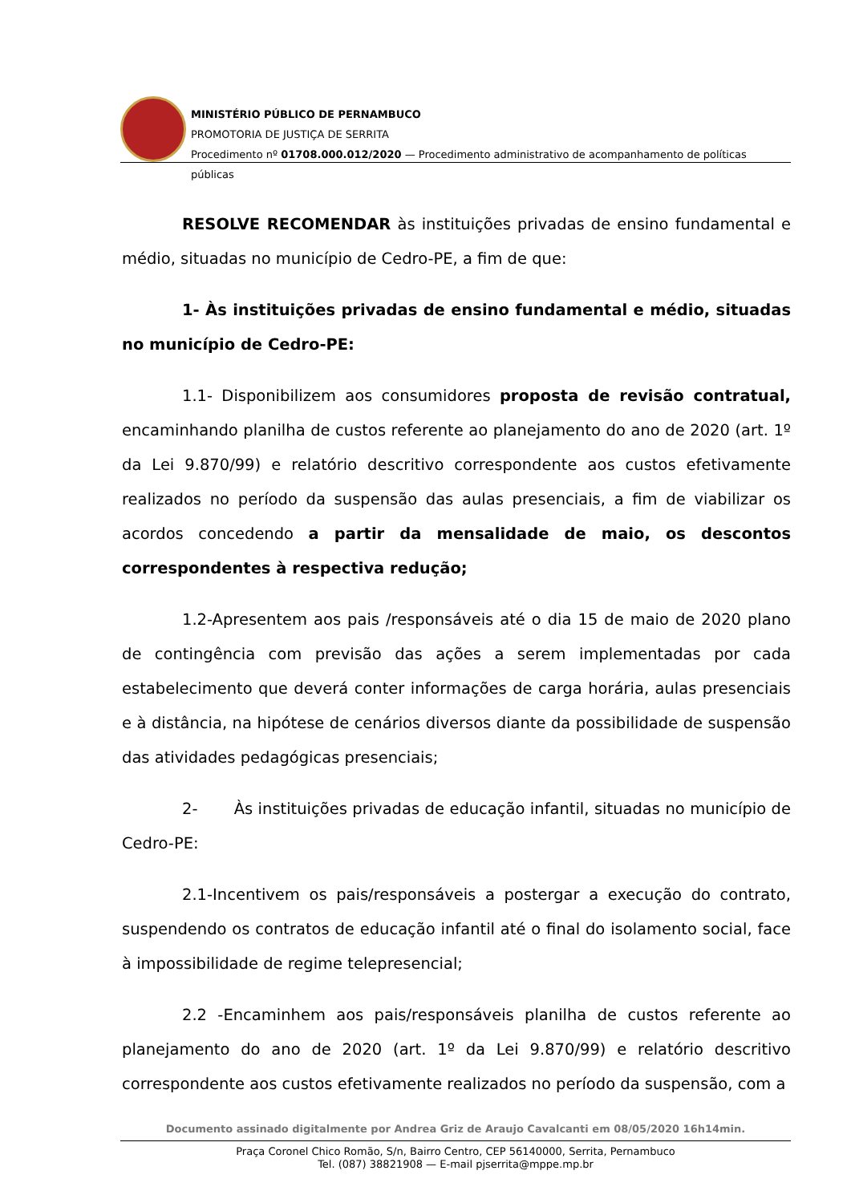MINISTÉRIO PÚBLICO DE PERNAMBUCO
PROMOTORIA DE JUSTIÇA DE SERRITA
Procedimento nº 01708.000.012/2020 — Procedimento administrativo de acompanhamento de políticas públicas
RESOLVE RECOMENDAR às instituições privadas de ensino fundamental e médio, situadas no município de Cedro-PE, a fim de que:
1- Às instituições privadas de ensino fundamental e médio, situadas no município de Cedro-PE:
1.1- Disponibilizem aos consumidores proposta de revisão contratual, encaminhando planilha de custos referente ao planejamento do ano de 2020 (art. 1º da Lei 9.870/99) e relatório descritivo correspondente aos custos efetivamente realizados no período da suspensão das aulas presenciais, a fim de viabilizar os acordos concedendo a partir da mensalidade de maio, os descontos correspondentes à respectiva redução;
1.2-Apresentem aos pais /responsáveis até o dia 15 de maio de 2020 plano de contingência com previsão das ações a serem implementadas por cada estabelecimento que deverá conter informações de carga horária, aulas presenciais e à distância, na hipótese de cenários diversos diante da possibilidade de suspensão das atividades pedagógicas presenciais;
2- Às instituições privadas de educação infantil, situadas no município de Cedro-PE:
2.1-Incentivem os pais/responsáveis a postergar a execução do contrato, suspendendo os contratos de educação infantil até o final do isolamento social, face à impossibilidade de regime telepresencial;
2.2 -Encaminhem aos pais/responsáveis planilha de custos referente ao planejamento do ano de 2020 (art. 1º da Lei 9.870/99) e relatório descritivo correspondente aos custos efetivamente realizados no período da suspensão, com a
Documento assinado digitalmente por Andrea Griz de Araujo Cavalcanti em 08/05/2020 16h14min.
Praça Coronel Chico Romão, S/n, Bairro Centro, CEP 56140000, Serrita, Pernambuco
Tel. (087) 38821908 — E-mail pjserrita@mppe.mp.br